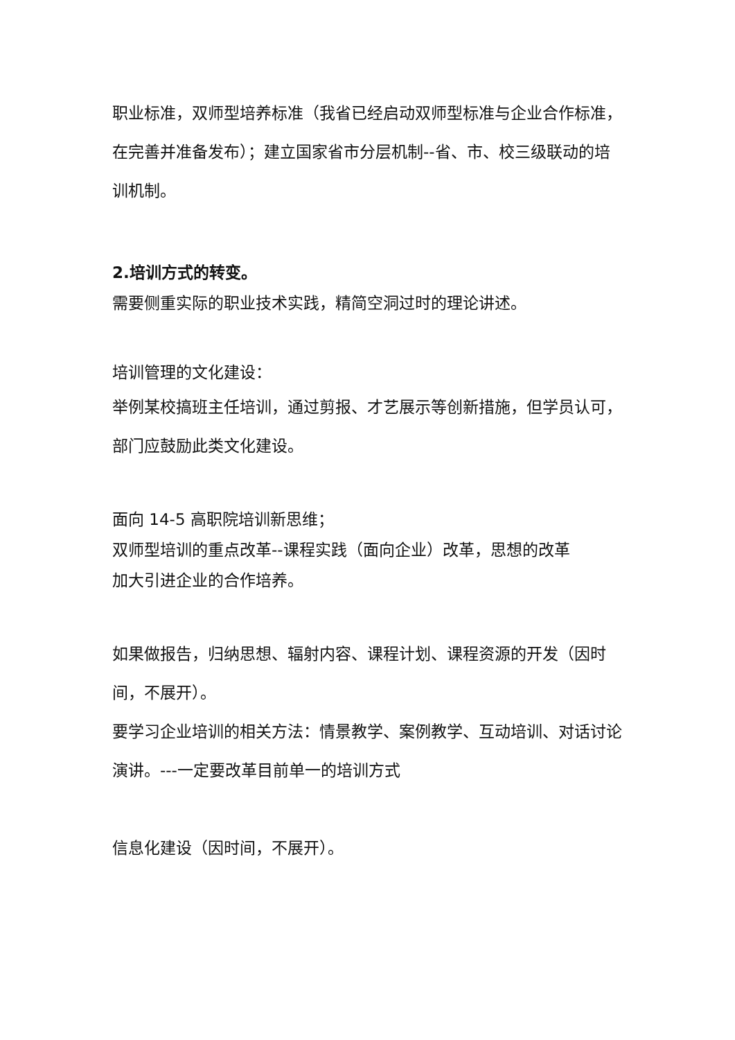职业标准，双师型培养标准（我省已经启动双师型标准与企业合作标准，在完善并准备发布）；建立国家省市分层机制--省、市、校三级联动的培训机制。
2.培训方式的转变。
需要侧重实际的职业技术实践，精简空洞过时的理论讲述。
培训管理的文化建设：
举例某校搞班主任培训，通过剪报、才艺展示等创新措施，但学员认可，部门应鼓励此类文化建设。
面向 14-5 高职院培训新思维；
双师型培训的重点改革--课程实践（面向企业）改革，思想的改革
加大引进企业的合作培养。
如果做报告，归纳思想、辐射内容、课程计划、课程资源的开发（因时间，不展开）。
要学习企业培训的相关方法：情景教学、案例教学、互动培训、对话讨论演讲。---一定要改革目前单一的培训方式
信息化建设（因时间，不展开）。